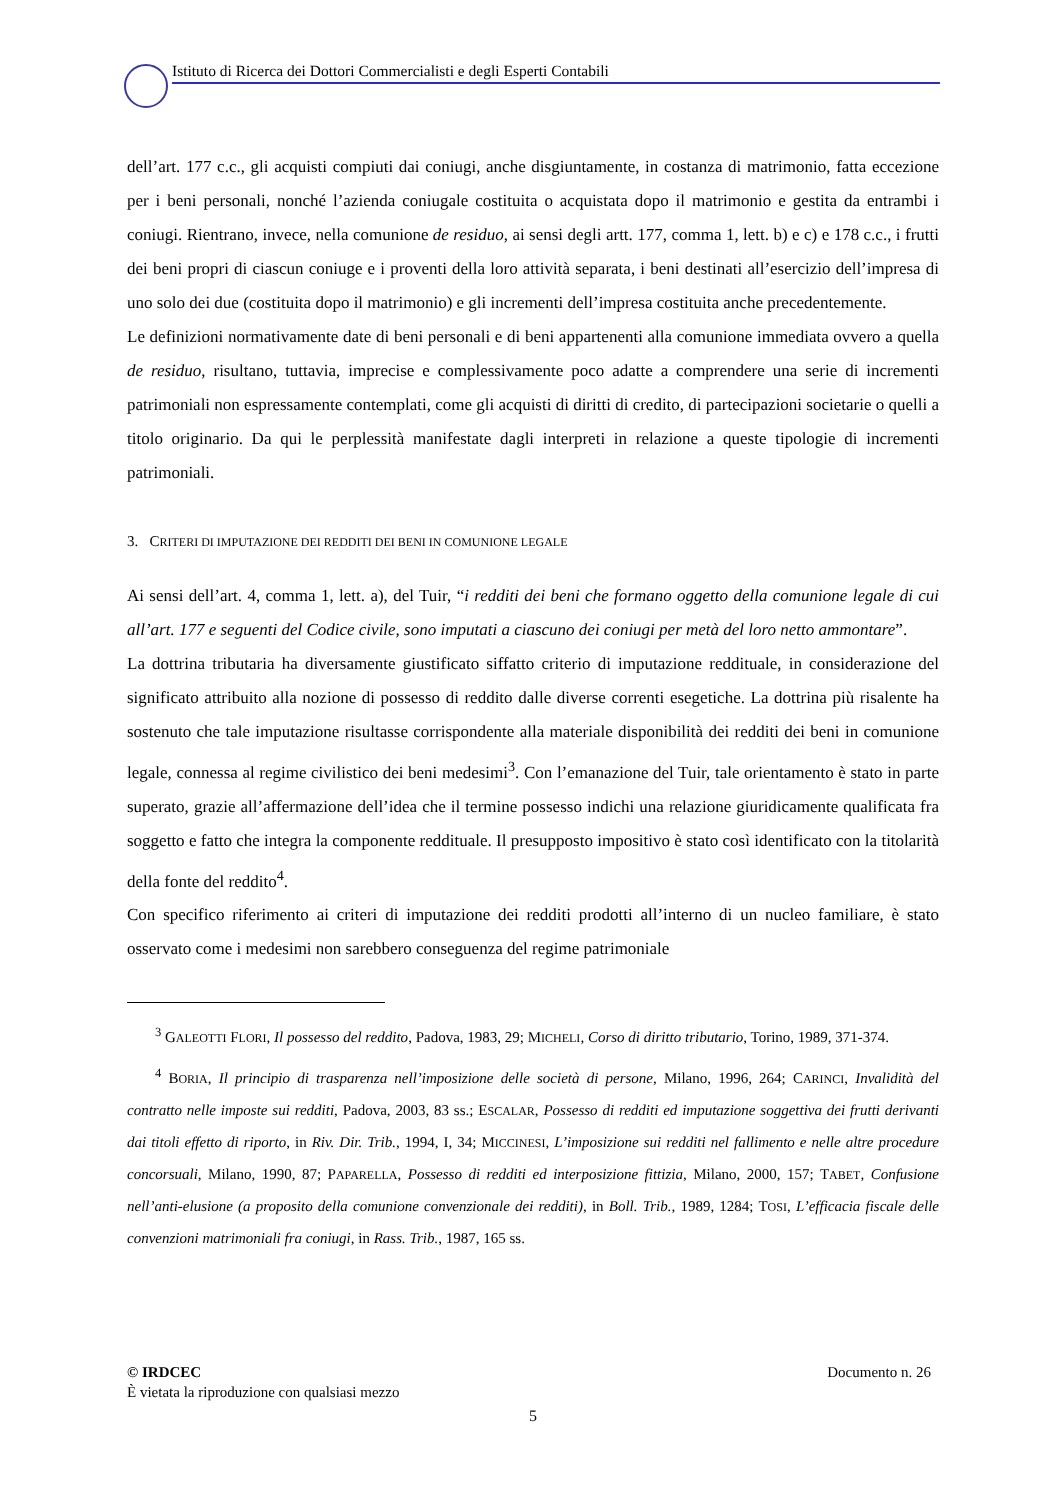Istituto di Ricerca dei Dottori Commercialisti e degli Esperti Contabili
dell’art. 177 c.c., gli acquisti compiuti dai coniugi, anche disgiuntamente, in costanza di matrimonio, fatta eccezione per i beni personali, nonché l’azienda coniugale costituita o acquistata dopo il matrimonio e gestita da entrambi i coniugi. Rientrano, invece, nella comunione de residuo, ai sensi degli artt. 177, comma 1, lett. b) e c) e 178 c.c., i frutti dei beni propri di ciascun coniuge e i proventi della loro attività separata, i beni destinati all’esercizio dell’impresa di uno solo dei due (costituita dopo il matrimonio) e gli incrementi dell’impresa costituita anche precedentemente.
Le definizioni normativamente date di beni personali e di beni appartenenti alla comunione immediata ovvero a quella de residuo, risultano, tuttavia, imprecise e complessivamente poco adatte a comprendere una serie di incrementi patrimoniali non espressamente contemplati, come gli acquisti di diritti di credito, di partecipazioni societarie o quelli a titolo originario. Da qui le perplessità manifestate dagli interpreti in relazione a queste tipologie di incrementi patrimoniali.
3. CRITERI DI IMPUTAZIONE DEI REDDITI DEI BENI IN COMUNIONE LEGALE
Ai sensi dell’art. 4, comma 1, lett. a), del Tuir, “i redditi dei beni che formano oggetto della comunione legale di cui all’art. 177 e seguenti del Codice civile, sono imputati a ciascuno dei coniugi per metà del loro netto ammontare”.
La dottrina tributaria ha diversamente giustificato siffatto criterio di imputazione reddituale, in considerazione del significato attribuito alla nozione di possesso di reddito dalle diverse correnti esegetiche. La dottrina più risalente ha sostenuto che tale imputazione risultasse corrispondente alla materiale disponibilità dei redditi dei beni in comunione legale, connessa al regime civilistico dei beni medesimi<sup>3</sup>. Con l’emanazione del Tuir, tale orientamento è stato in parte superato, grazie all’affermazione dell’idea che il termine possesso indichi una relazione giuridicamente qualificata fra soggetto e fatto che integra la componente reddituale. Il presupposto impositivo è stato così identificato con la titolarità della fonte del reddito<sup>4</sup>.
Con specifico riferimento ai criteri di imputazione dei redditi prodotti all’interno di un nucleo familiare, è stato osservato come i medesimi non sarebbero conseguenza del regime patrimoniale
<sup>3</sup> GALEOTTI FLORI, Il possesso del reddito, Padova, 1983, 29; MICHELI, Corso di diritto tributario, Torino, 1989, 371-374.
<sup>4</sup> BORIA, Il principio di trasparenza nell’imposizione delle società di persone, Milano, 1996, 264; CARINCI, Invalidità del contratto nelle imposte sui redditi, Padova, 2003, 83 ss.; ESCALAR, Possesso di redditi ed imputazione soggettiva dei frutti derivanti dai titoli effetto di riporto, in Riv. Dir. Trib., 1994, I, 34; MICCINESI, L’imposizione sui redditi nel fallimento e nelle altre procedure concorsuali, Milano, 1990, 87; PAPARELLA, Possesso di redditi ed interposizione fittizia, Milano, 2000, 157; TABET, Confusione nell’anti-elusione (a proposito della comunione convenzionale dei redditi), in Boll. Trib., 1989, 1284; TOSI, L’efficacia fiscale delle convenzioni matrimoniali fra coniugi, in Rass. Trib., 1987, 165 ss.
© IRDCEC Documento n. 26
È vietata la riproduzione con qualsiasi mezzo
5